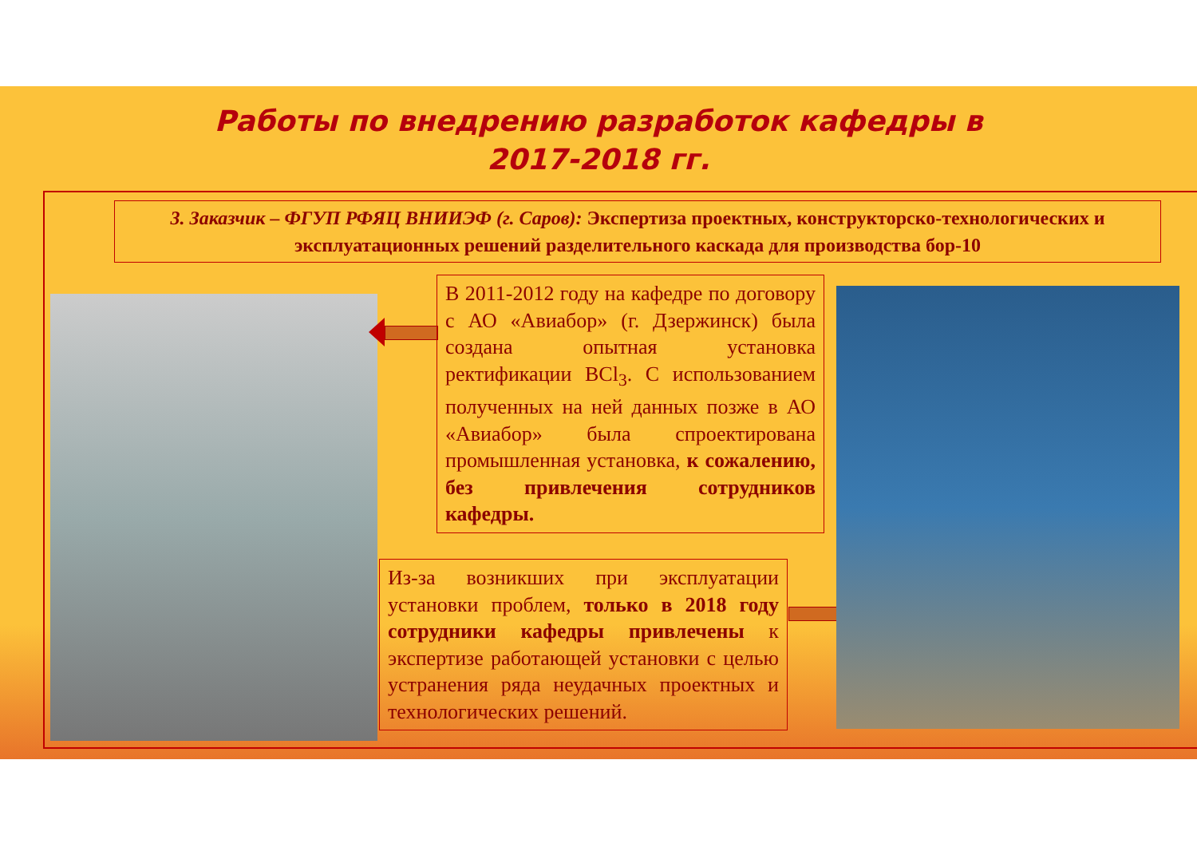Работы по внедрению разработок кафедры в
2017-2018 гг.
3. Заказчик – ФГУП РФЯЦ ВНИИЭФ (г. Саров): Экспертиза проектных, конструкторско-технологических и эксплуатационных решений разделительного каскада для производства бор-10
В 2011-2012 году на кафедре по договору с АО «Авиабор» (г. Дзержинск) была создана опытная установка ректификации BCl<sub>3</sub>. С использованием полученных на ней данных позже в АО «Авиабор» была спроектирована промышленная установка, к сожалению, без привлечения сотрудников кафедры.
Из-за возникших при эксплуатации установки проблем, только в 2018 году сотрудники кафедры привлечены к экспертизе работающей установки с целью устранения ряда неудачных проектных и технологических решений.